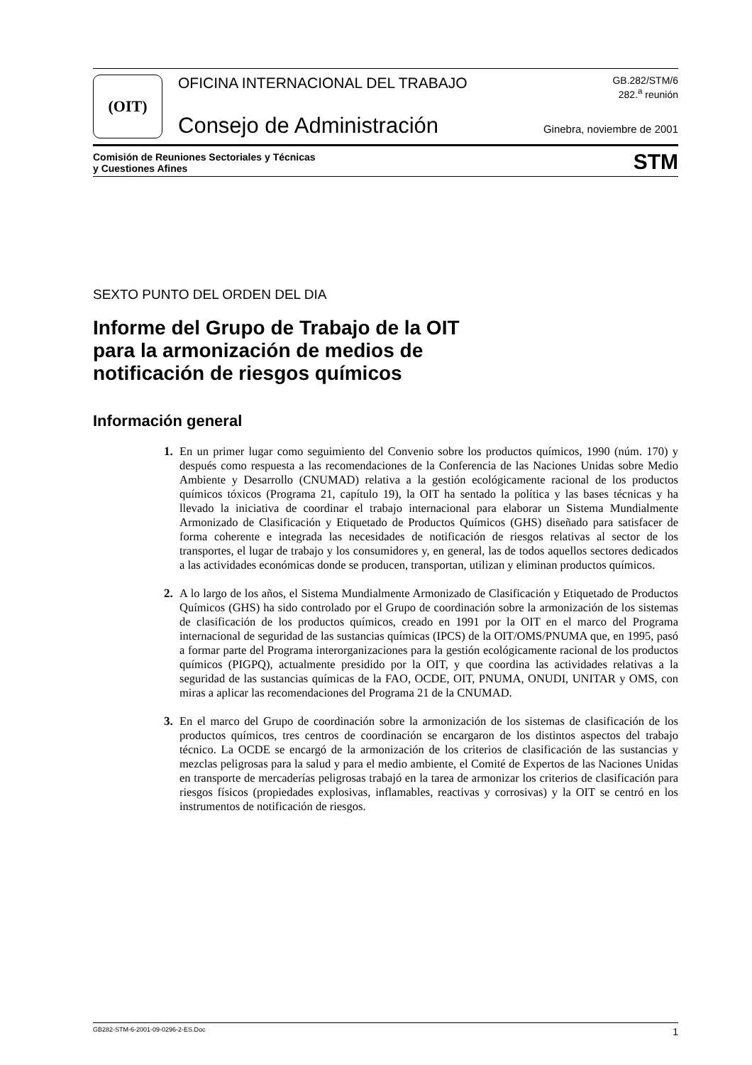(OIT)
OFICINA INTERNACIONAL DEL TRABAJO
Consejo de Administración
GB.282/STM/6
282.<sup>a</sup> reunión
Ginebra, noviembre de 2001
Comisión de Reuniones Sectoriales y Técnicas
y Cuestiones Afines STM
SEXTO PUNTO DEL ORDEN DEL DIA
Informe del Grupo de Trabajo de la OIT
para la armonización de medios de
notificación de riesgos químicos
Información general
1. En un primer lugar como seguimiento del Convenio sobre los productos químicos, 1990 (núm. 170) y después como respuesta a las recomendaciones de la Conferencia de las Naciones Unidas sobre Medio Ambiente y Desarrollo (CNUMAD) relativa a la gestión ecológicamente racional de los productos químicos tóxicos (Programa 21, capítulo 19), la OIT ha sentado la política y las bases técnicas y ha llevado la iniciativa de coordinar el trabajo internacional para elaborar un Sistema Mundialmente Armonizado de Clasificación y Etiquetado de Productos Químicos (GHS) diseñado para satisfacer de forma coherente e integrada las necesidades de notificación de riesgos relativas al sector de los transportes, el lugar de trabajo y los consumidores y, en general, las de todos aquellos sectores dedicados a las actividades económicas donde se producen, transportan, utilizan y eliminan productos químicos.
2. A lo largo de los años, el Sistema Mundialmente Armonizado de Clasificación y Etiquetado de Productos Químicos (GHS) ha sido controlado por el Grupo de coordinación sobre la armonización de los sistemas de clasificación de los productos químicos, creado en 1991 por la OIT en el marco del Programa internacional de seguridad de las sustancias químicas (IPCS) de la OIT/OMS/PNUMA que, en 1995, pasó a formar parte del Programa interorganizaciones para la gestión ecológicamente racional de los productos químicos (PIGPQ), actualmente presidido por la OIT, y que coordina las actividades relativas a la seguridad de las sustancias químicas de la FAO, OCDE, OIT, PNUMA, ONUDI, UNITAR y OMS, con miras a aplicar las recomendaciones del Programa 21 de la CNUMAD.
3. En el marco del Grupo de coordinación sobre la armonización de los sistemas de clasificación de los productos químicos, tres centros de coordinación se encargaron de los distintos aspectos del trabajo técnico. La OCDE se encargó de la armonización de los criterios de clasificación de las sustancias y mezclas peligrosas para la salud y para el medio ambiente, el Comité de Expertos de las Naciones Unidas en transporte de mercaderías peligrosas trabajó en la tarea de armonizar los criterios de clasificación para riesgos físicos (propiedades explosivas, inflamables, reactivas y corrosivas) y la OIT se centró en los instrumentos de notificación de riesgos.
GB282-STM-6-2001-09-0296-2-ES.Doc 1